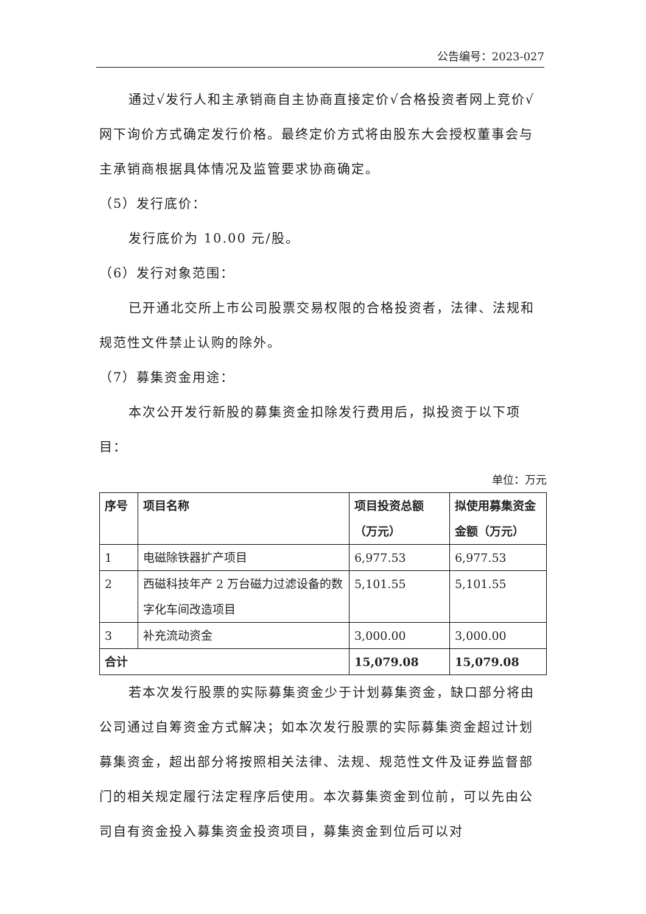公告编号：2023-027
通过√发行人和主承销商自主协商直接定价√合格投资者网上竞价√网下询价方式确定发行价格。最终定价方式将由股东大会授权董事会与主承销商根据具体情况及监管要求协商确定。
（5）发行底价：
发行底价为 10.00 元/股。
（6）发行对象范围：
已开通北交所上市公司股票交易权限的合格投资者，法律、法规和规范性文件禁止认购的除外。
（7）募集资金用途：
本次公开发行新股的募集资金扣除发行费用后，拟投资于以下项目：
单位：万元
| 序号 | 项目名称 | 项目投资总额（万元） | 拟使用募集资金金额（万元） |
| --- | --- | --- | --- |
| 1 | 电磁除铁器扩产项目 | 6,977.53 | 6,977.53 |
| 2 | 西磁科技年产 2 万台磁力过滤设备的数字化车间改造项目 | 5,101.55 | 5,101.55 |
| 3 | 补充流动资金 | 3,000.00 | 3,000.00 |
| 合计 | | 15,079.08 | 15,079.08 |
若本次发行股票的实际募集资金少于计划募集资金，缺口部分将由公司通过自筹资金方式解决；如本次发行股票的实际募集资金超过计划募集资金，超出部分将按照相关法律、法规、规范性文件及证券监督部门的相关规定履行法定程序后使用。本次募集资金到位前，可以先由公司自有资金投入募集资金投资项目，募集资金到位后可以对